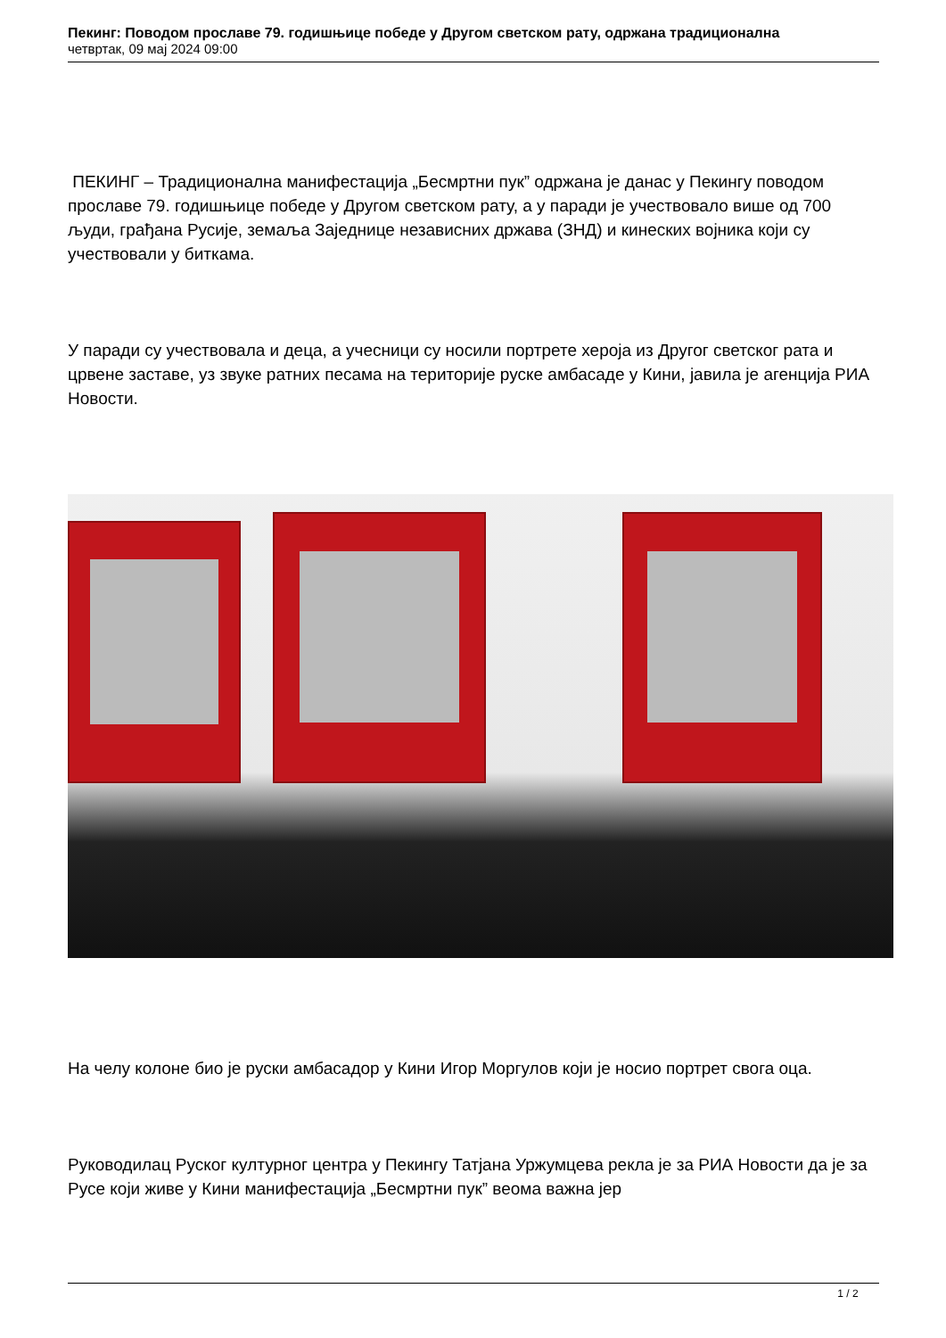Пекинг: Поводом прославе 79. годишњице победе у Другом светском рату, одржана традиционална
четвртак, 09 мај 2024 09:00
ПЕКИНГ – Традиционална манифестација „Бесмртни пук” одржана је данас у Пекингу поводом прославе 79. годишњице победе у Другом светском рату, а у паради је учествовало више од 700 људи, грађана Русије, земаља Заједнице независних држава (ЗНД) и кинеских војника који су учествовали у биткама.
У паради су учествовала и деца, а учесници су носили портрете хероја из Другог светског рата и црвене заставе, уз звуке ратних песама на територије руске амбасаде у Кини, јавила је агенција РИА Новости.
На челу колоне био је руски амбасадор у Кини Игор Моргулов који је носио портрет свога оца.
Руководилац Руског културног центра у Пекингу Татјана Уржумцева рекла је за РИА Новости да је за Русе који живе у Кини манифестација „Бесмртни пук” веома важна јер
1 / 2